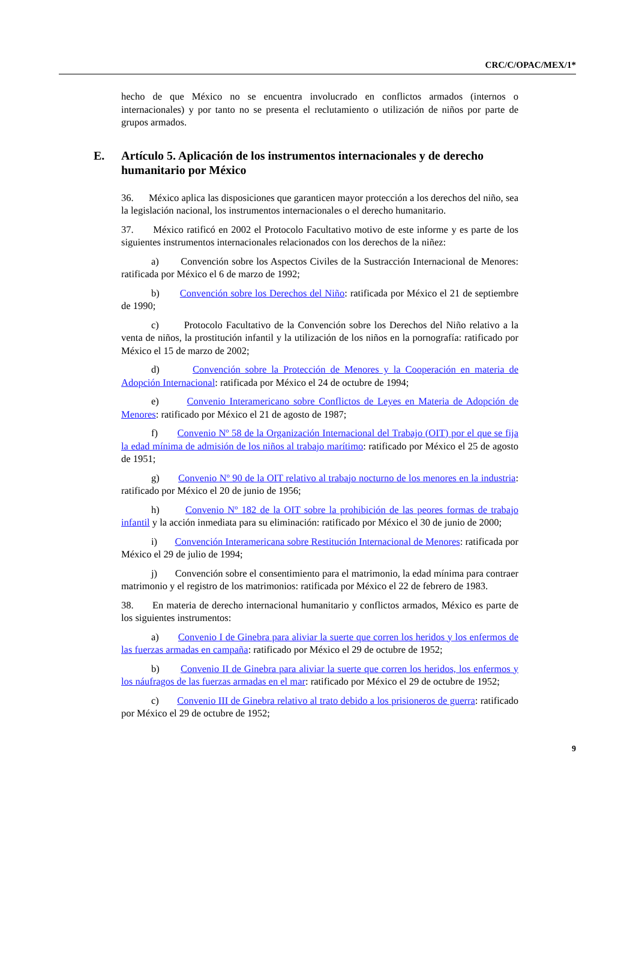CRC/C/OPAC/MEX/1*
hecho de que México no se encuentra involucrado en conflictos armados (internos o internacionales) y por tanto no se presenta el reclutamiento o utilización de niños por parte de grupos armados.
E. Artículo 5. Aplicación de los instrumentos internacionales y de derecho humanitario por México
36. México aplica las disposiciones que garanticen mayor protección a los derechos del niño, sea la legislación nacional, los instrumentos internacionales o el derecho humanitario.
37. México ratificó en 2002 el Protocolo Facultativo motivo de este informe y es parte de los siguientes instrumentos internacionales relacionados con los derechos de la niñez:
a) Convención sobre los Aspectos Civiles de la Sustracción Internacional de Menores: ratificada por México el 6 de marzo de 1992;
b) Convención sobre los Derechos del Niño: ratificada por México el 21 de septiembre de 1990;
c) Protocolo Facultativo de la Convención sobre los Derechos del Niño relativo a la venta de niños, la prostitución infantil y la utilización de los niños en la pornografía: ratificado por México el 15 de marzo de 2002;
d) Convención sobre la Protección de Menores y la Cooperación en materia de Adopción Internacional: ratificada por México el 24 de octubre de 1994;
e) Convenio Interamericano sobre Conflictos de Leyes en Materia de Adopción de Menores: ratificado por México el 21 de agosto de 1987;
f) Convenio Nº 58 de la Organización Internacional del Trabajo (OIT) por el que se fija la edad mínima de admisión de los niños al trabajo marítimo: ratificado por México el 25 de agosto de 1951;
g) Convenio Nº 90 de la OIT relativo al trabajo nocturno de los menores en la industria: ratificado por México el 20 de junio de 1956;
h) Convenio Nº 182 de la OIT sobre la prohibición de las peores formas de trabajo infantil y la acción inmediata para su eliminación: ratificado por México el 30 de junio de 2000;
i) Convención Interamericana sobre Restitución Internacional de Menores: ratificada por México el 29 de julio de 1994;
j) Convención sobre el consentimiento para el matrimonio, la edad mínima para contraer matrimonio y el registro de los matrimonios: ratificada por México el 22 de febrero de 1983.
38. En materia de derecho internacional humanitario y conflictos armados, México es parte de los siguientes instrumentos:
a) Convenio I de Ginebra para aliviar la suerte que corren los heridos y los enfermos de las fuerzas armadas en campaña: ratificado por México el 29 de octubre de 1952;
b) Convenio II de Ginebra para aliviar la suerte que corren los heridos, los enfermos y los náufragos de las fuerzas armadas en el mar: ratificado por México el 29 de octubre de 1952;
c) Convenio III de Ginebra relativo al trato debido a los prisioneros de guerra: ratificado por México el 29 de octubre de 1952;
9